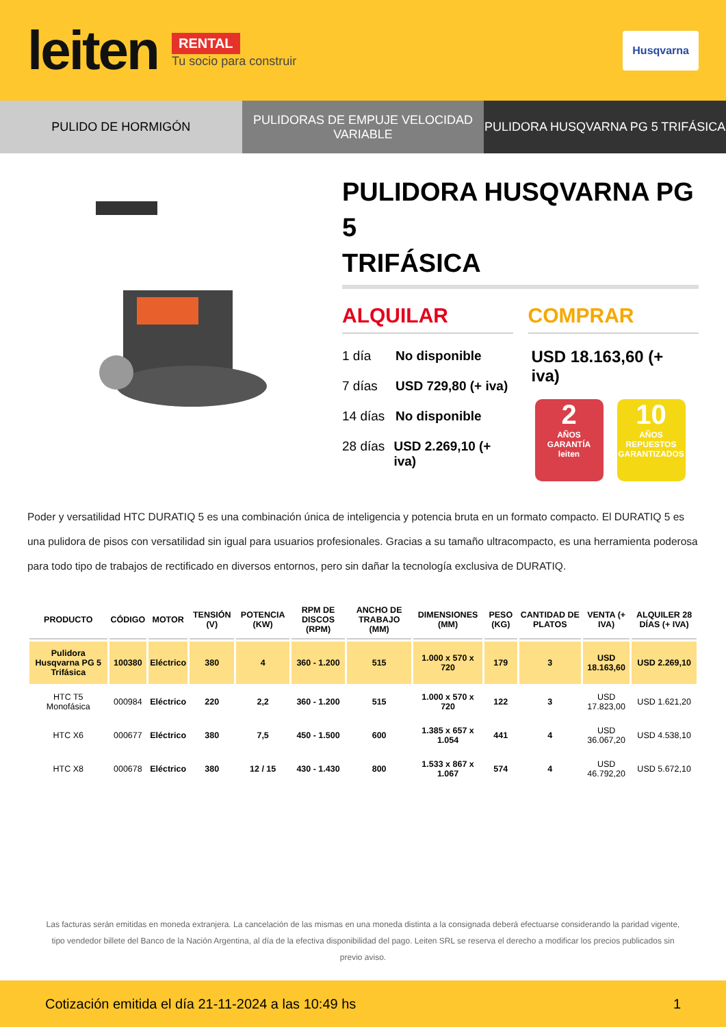leiten
RENTAL
Tu socio para construir
Husqvarna
PULIDO DE HORMIGÓN PULIDORAS DE EMPUJE VELOCIDAD
VARIABLE
PULIDORA HUSQVARNA PG 5 TRIFÁSICA
PULIDORA HUSQVARNA PG 5
TRIFÁSICA
ALQUILAR
1 día No disponible
7 días USD 729,80 (+ iva)
14 días No disponible
28 días USD 2.269,10 (+ iva)
COMPRAR
USD 18.163,60 (+ iva)
2
AÑOS
GARANTÍA
leiten
10
AÑOS
REPUESTOS GARANTIZADOS
Poder y versatilidad HTC DURATIQ 5 es una combinación única de inteligencia y potencia bruta en un formato compacto. El DURATIQ 5 es una pulidora de pisos con versatilidad sin igual para usuarios profesionales. Gracias a su tamaño ultracompacto, es una herramienta poderosa para todo tipo de trabajos de rectificado en diversos entornos, pero sin dañar la tecnología exclusiva de DURATIQ.
| PRODUCTO | CÓDIGO | MOTOR | TENSIÓN (V) | POTENCIA (KW) | RPM DE DISCOS (RPM) | ANCHO DE TRABAJO (MM) | DIMENSIONES (MM) | PESO (KG) | CANTIDAD DE PLATOS | VENTA (+ IVA) | ALQUILER 28 DÍAS (+ IVA) |
| --- | --- | --- | --- | --- | --- | --- | --- | --- | --- | --- | --- |
| Pulidora Husqvarna PG 5 Trifásica | 100380 | Eléctrico | 380 | 4 | 360 - 1.200 | 515 | 1.000 x 570 x 720 | 179 | 3 | USD 18.163,60 | USD 2.269,10 |
| HTC T5 Monofásica | 000984 | Eléctrico | 220 | 2,2 | 360 - 1.200 | 515 | 1.000 x 570 x 720 | 122 | 3 | USD 17.823,00 | USD 1.621,20 |
| HTC X6 | 000677 | Eléctrico | 380 | 7,5 | 450 - 1.500 | 600 | 1.385 x 657 x 1.054 | 441 | 4 | USD 36.067,20 | USD 4.538,10 |
| HTC X8 | 000678 | Eléctrico | 380 | 12 / 15 | 430 - 1.430 | 800 | 1.533 x 867 x 1.067 | 574 | 4 | USD 46.792,20 | USD 5.672,10 |
Las facturas serán emitidas en moneda extranjera. La cancelación de las mismas en una moneda distinta a la consignada deberá efectuarse considerando la paridad vigente, tipo vendedor billete del Banco de la Nación Argentina, al día de la efectiva disponibilidad del pago. Leiten SRL se reserva el derecho a modificar los precios publicados sin previo aviso.
Cotización emitida el día 21-11-2024 a las 10:49 hs 1